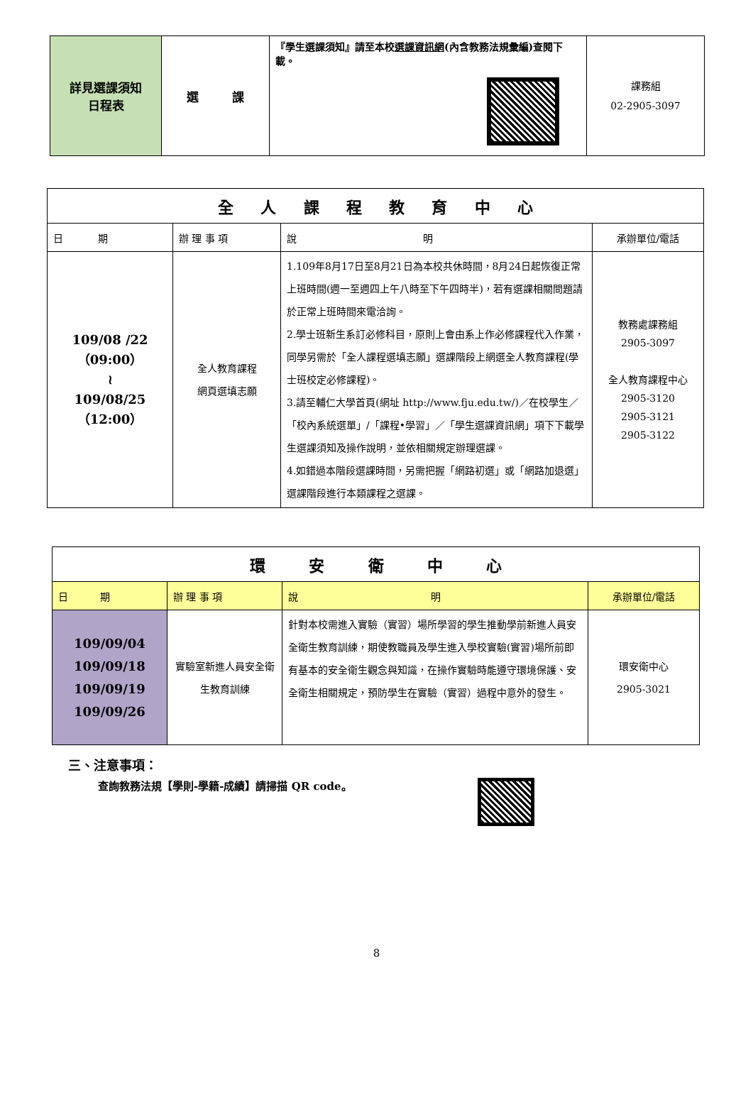| 詳見選課須知 日程表 | 選 課 | 『學生選課須知』請至本校 選課資訊網 (內含教務法規彙編)查閱下載。 | 課務組 02-2905-3097 |
| 全 人 課 程 教 育 中 心 | | | |
| --- | --- | --- | --- |
| 日 期 | 辦 理 事 項 | 說 明 | 承辦單位/電話 |
| 109/08 /22 （09:00） ≀ 109/08/25 （12:00） | 全人教育課程 網頁選填志願 | 1.109年8月17日至8月21日為本校共休時間，8月24日起恢復正常上班時間(週一至週四上午八時至下午四時半)，若有選課相關問題請於正常上班時間來電洽詢。 2.學士班新生系訂必修科目，原則上會由系上作必修課程代入作業，同學另需於「全人課程選填志願」選課階段上網選全人教育課程(學士班校定必修課程)。 3.請至輔仁大學首頁(網址 http://www.fju.edu.tw/)／在校學生／「校內系統選單」/「課程•學習」／「學生選課資訊網」項下下載學生選課須知及操作說明，並依相關規定辦理選課。 4.如錯過本階段選課時間，另需把握「網路初選」或「網路加退選」選課階段進行本類課程之選課。 | 教務處課務組 2905-3097 全人教育課程中心 2905-3120 2905-3121 2905-3122 |
| 環 安 衛 中 心 | | | |
| --- | --- | --- | --- |
| 日 期 | 辦 理 事 項 | 說 明 | 承辦單位/電話 |
| 109/09/04 109/09/18 109/09/19 109/09/26 | 實驗室新進人員安全衛生教育訓練 | 針對本校需進入實驗（實習）場所學習的學生推動學前新進人員安全衛生教育訓練，期使教職員及學生進入學校實驗(實習)場所前即有基本的安全衛生觀念與知識，在操作實驗時能遵守環境保護、安全衛生相關規定，預防學生在實驗（實習）過程中意外的發生。 | 環安衛中心 2905-3021 |
三、注意事項：
查詢教務法規【學則-學籍-成績】請掃描 QR code。
8